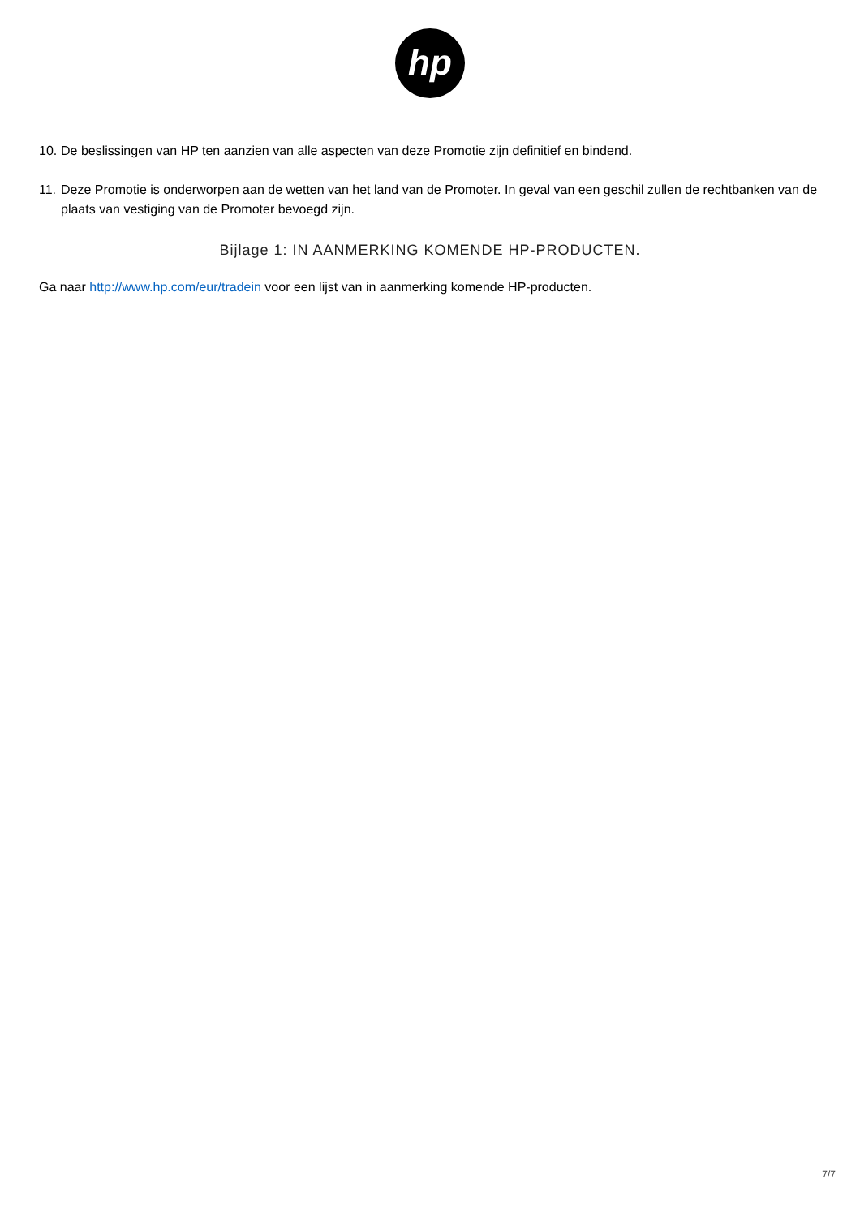hp
10. De beslissingen van HP ten aanzien van alle aspecten van deze Promotie zijn definitief en bindend.
11. Deze Promotie is onderworpen aan de wetten van het land van de Promoter. In geval van een geschil zullen de rechtbanken van de plaats van vestiging van de Promoter bevoegd zijn.
Bijlage 1: IN AANMERKING KOMENDE HP-PRODUCTEN.
Ga naar http://www.hp.com/eur/tradein voor een lijst van in aanmerking komende HP-producten.
7/7